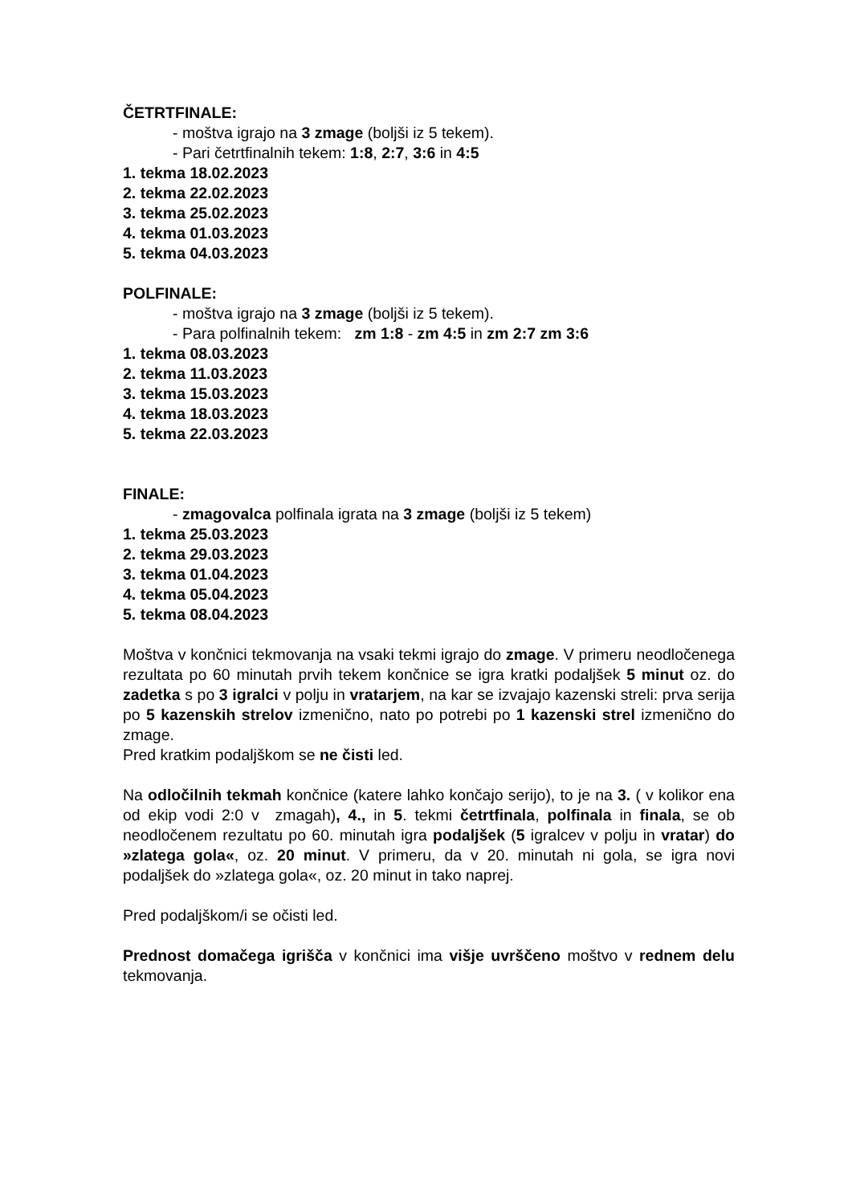ČETRTFINALE:
- moštva igrajo na 3 zmage (boljši iz 5 tekem).
- Pari četrtfinalnih tekem: 1:8, 2:7, 3:6 in 4:5
1. tekma 18.02.2023
2. tekma 22.02.2023
3. tekma 25.02.2023
4. tekma 01.03.2023
5. tekma 04.03.2023
POLFINALE:
- moštva igrajo na 3 zmage (boljši iz 5 tekem).
- Para polfinalnih tekem: zm 1:8 - zm 4:5 in zm 2:7 zm 3:6
1. tekma 08.03.2023
2. tekma 11.03.2023
3. tekma 15.03.2023
4. tekma 18.03.2023
5. tekma 22.03.2023
FINALE:
- zmagovalca polfinala igrata na 3 zmage (boljši iz 5 tekem)
1. tekma 25.03.2023
2. tekma 29.03.2023
3. tekma 01.04.2023
4. tekma 05.04.2023
5. tekma 08.04.2023
Moštva v končnici tekmovanja na vsaki tekmi igrajo do zmage. V primeru neodločenega rezultata po 60 minutah prvih tekem končnice se igra kratki podaljšek 5 minut oz. do zadetka s po 3 igralci v polju in vratarjem, na kar se izvajajo kazenski streli: prva serija po 5 kazenskih strelov izmenično, nato po potrebi po 1 kazenski strel izmenično do zmage.
Pred kratkim podaljškom se ne čisti led.
Na odločilnih tekmah končnice (katere lahko končajo serijo), to je na 3. ( v kolikor ena od ekip vodi 2:0 v zmagah), 4., in 5. tekmi četrtfinala, polfinala in finala, se ob neodločenem rezultatu po 60. minutah igra podaljšek (5 igralcev v polju in vratar) do »zlatega gola«, oz. 20 minut. V primeru, da v 20. minutah ni gola, se igra novi podaljšek do »zlatega gola«, oz. 20 minut in tako naprej.
Pred podaljškom/i se očisti led.
Prednost domačega igrišča v končnici ima višje uvrščeno moštvo v rednem delu tekmovanja.